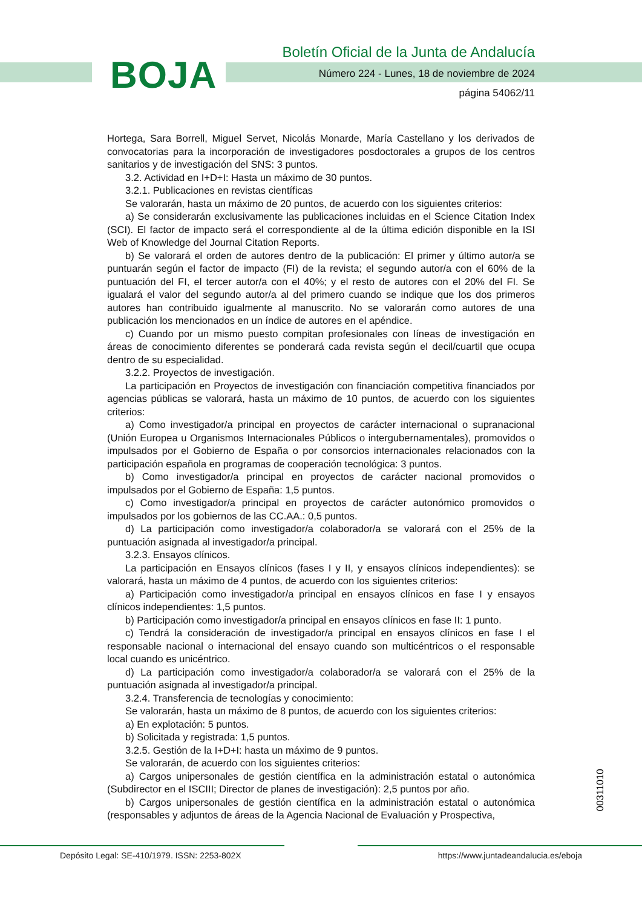BOJA
Boletín Oficial de la Junta de Andalucía
Número 224 - Lunes, 18 de noviembre de 2024
página 54062/11
Hortega, Sara Borrell, Miguel Servet, Nicolás Monarde, María Castellano y los derivados de convocatorias para la incorporación de investigadores posdoctorales a grupos de los centros sanitarios y de investigación del SNS: 3 puntos.
3.2. Actividad en I+D+I: Hasta un máximo de 30 puntos.
3.2.1. Publicaciones en revistas científicas
Se valorarán, hasta un máximo de 20 puntos, de acuerdo con los siguientes criterios:
a) Se considerarán exclusivamente las publicaciones incluidas en el Science Citation Index (SCI). El factor de impacto será el correspondiente al de la última edición disponible en la ISI Web of Knowledge del Journal Citation Reports.
b) Se valorará el orden de autores dentro de la publicación: El primer y último autor/a se puntuarán según el factor de impacto (FI) de la revista; el segundo autor/a con el 60% de la puntuación del FI, el tercer autor/a con el 40%; y el resto de autores con el 20% del FI. Se igualará el valor del segundo autor/a al del primero cuando se indique que los dos primeros autores han contribuido igualmente al manuscrito. No se valorarán como autores de una publicación los mencionados en un índice de autores en el apéndice.
c) Cuando por un mismo puesto compitan profesionales con líneas de investigación en áreas de conocimiento diferentes se ponderará cada revista según el decil/cuartil que ocupa dentro de su especialidad.
3.2.2. Proyectos de investigación.
La participación en Proyectos de investigación con financiación competitiva financiados por agencias públicas se valorará, hasta un máximo de 10 puntos, de acuerdo con los siguientes criterios:
a) Como investigador/a principal en proyectos de carácter internacional o supranacional (Unión Europea u Organismos Internacionales Públicos o intergubernamentales), promovidos o impulsados por el Gobierno de España o por consorcios internacionales relacionados con la participación española en programas de cooperación tecnológica: 3 puntos.
b) Como investigador/a principal en proyectos de carácter nacional promovidos o impulsados por el Gobierno de España: 1,5 puntos.
c) Como investigador/a principal en proyectos de carácter autonómico promovidos o impulsados por los gobiernos de las CC.AA.: 0,5 puntos.
d) La participación como investigador/a colaborador/a se valorará con el 25% de la puntuación asignada al investigador/a principal.
3.2.3. Ensayos clínicos.
La participación en Ensayos clínicos (fases I y II, y ensayos clínicos independientes): se valorará, hasta un máximo de 4 puntos, de acuerdo con los siguientes criterios:
a) Participación como investigador/a principal en ensayos clínicos en fase I y ensayos clínicos independientes: 1,5 puntos.
b) Participación como investigador/a principal en ensayos clínicos en fase II: 1 punto.
c) Tendrá la consideración de investigador/a principal en ensayos clínicos en fase I el responsable nacional o internacional del ensayo cuando son multicéntricos o el responsable local cuando es unicéntrico.
d) La participación como investigador/a colaborador/a se valorará con el 25% de la puntuación asignada al investigador/a principal.
3.2.4. Transferencia de tecnologías y conocimiento:
Se valorarán, hasta un máximo de 8 puntos, de acuerdo con los siguientes criterios:
a) En explotación: 5 puntos.
b) Solicitada y registrada: 1,5 puntos.
3.2.5. Gestión de la I+D+I: hasta un máximo de 9 puntos.
Se valorarán, de acuerdo con los siguientes criterios:
a) Cargos unipersonales de gestión científica en la administración estatal o autonómica (Subdirector en el ISCIII; Director de planes de investigación): 2,5 puntos por año.
b) Cargos unipersonales de gestión científica en la administración estatal o autonómica (responsables y adjuntos de áreas de la Agencia Nacional de Evaluación y Prospectiva,
00311010
Depósito Legal: SE-410/1979. ISSN: 2253-802X https://www.juntadeandalucia.es/eboja